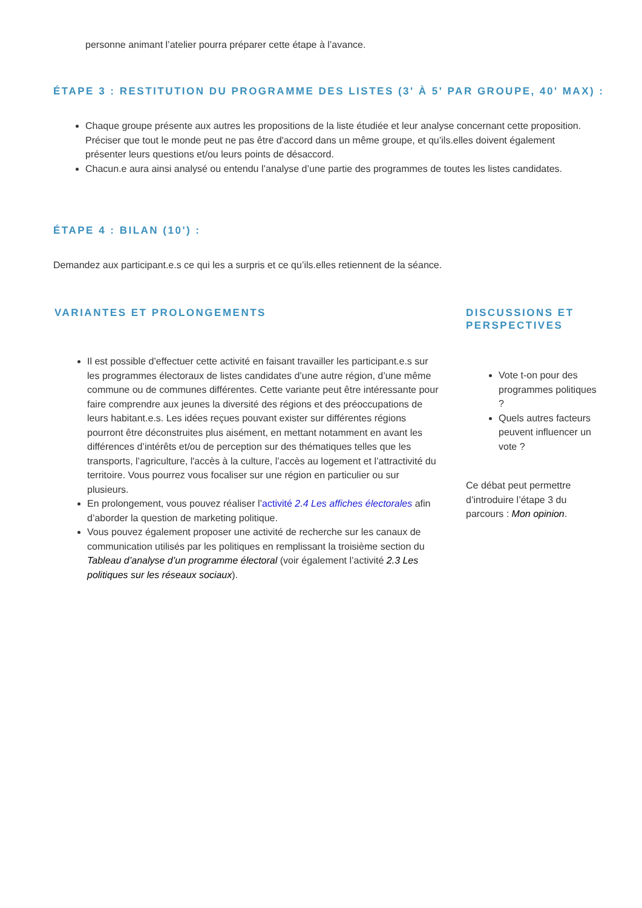personne animant l’atelier pourra préparer cette étape à l’avance.
ÉTAPE 3 : RESTITUTION DU PROGRAMME DES LISTES (3' À 5' PAR GROUPE, 40' MAX) :
Chaque groupe présente aux autres les propositions de la liste étudiée et leur analyse concernant cette proposition. Préciser que tout le monde peut ne pas être d'accord dans un même groupe, et qu’ils.elles doivent également présenter leurs questions et/ou leurs points de désaccord.
Chacun.e aura ainsi analysé ou entendu l’analyse d’une partie des programmes de toutes les listes candidates.
ÉTAPE 4 : BILAN (10') :
Demandez aux participant.e.s ce qui les a surpris et ce qu’ils.elles retiennent de la séance.
VARIANTES ET PROLONGEMENTS
Il est possible d’effectuer cette activité en faisant travailler les participant.e.s sur les programmes électoraux de listes candidates d’une autre région, d’une même commune ou de communes différentes. Cette variante peut être intéressante pour faire comprendre aux jeunes la diversité des régions et des préoccupations de leurs habitant.e.s. Les idées reçues pouvant exister sur différentes régions pourront être déconstruites plus aisément, en mettant notamment en avant les différences d’intérêts et/ou de perception sur des thématiques telles que les transports, l’agriculture, l'accès à la culture, l’accès au logement et l’attractivité du territoire. Vous pourrez vous focaliser sur une région en particulier ou sur plusieurs.
En prolongement, vous pouvez réaliser l’activité 2.4 Les affiches électorales afin d’aborder la question de marketing politique.
Vous pouvez également proposer une activité de recherche sur les canaux de communication utilisés par les politiques en remplissant la troisième section du Tableau d’analyse d’un programme électoral (voir également l’activité 2.3 Les politiques sur les réseaux sociaux).
DISCUSSIONS ET PERSPECTIVES
Vote t-on pour des programmes politiques ?
Quels autres facteurs peuvent influencer un vote ?
Ce débat peut permettre d’introduire l’étape 3 du parcours : Mon opinion.